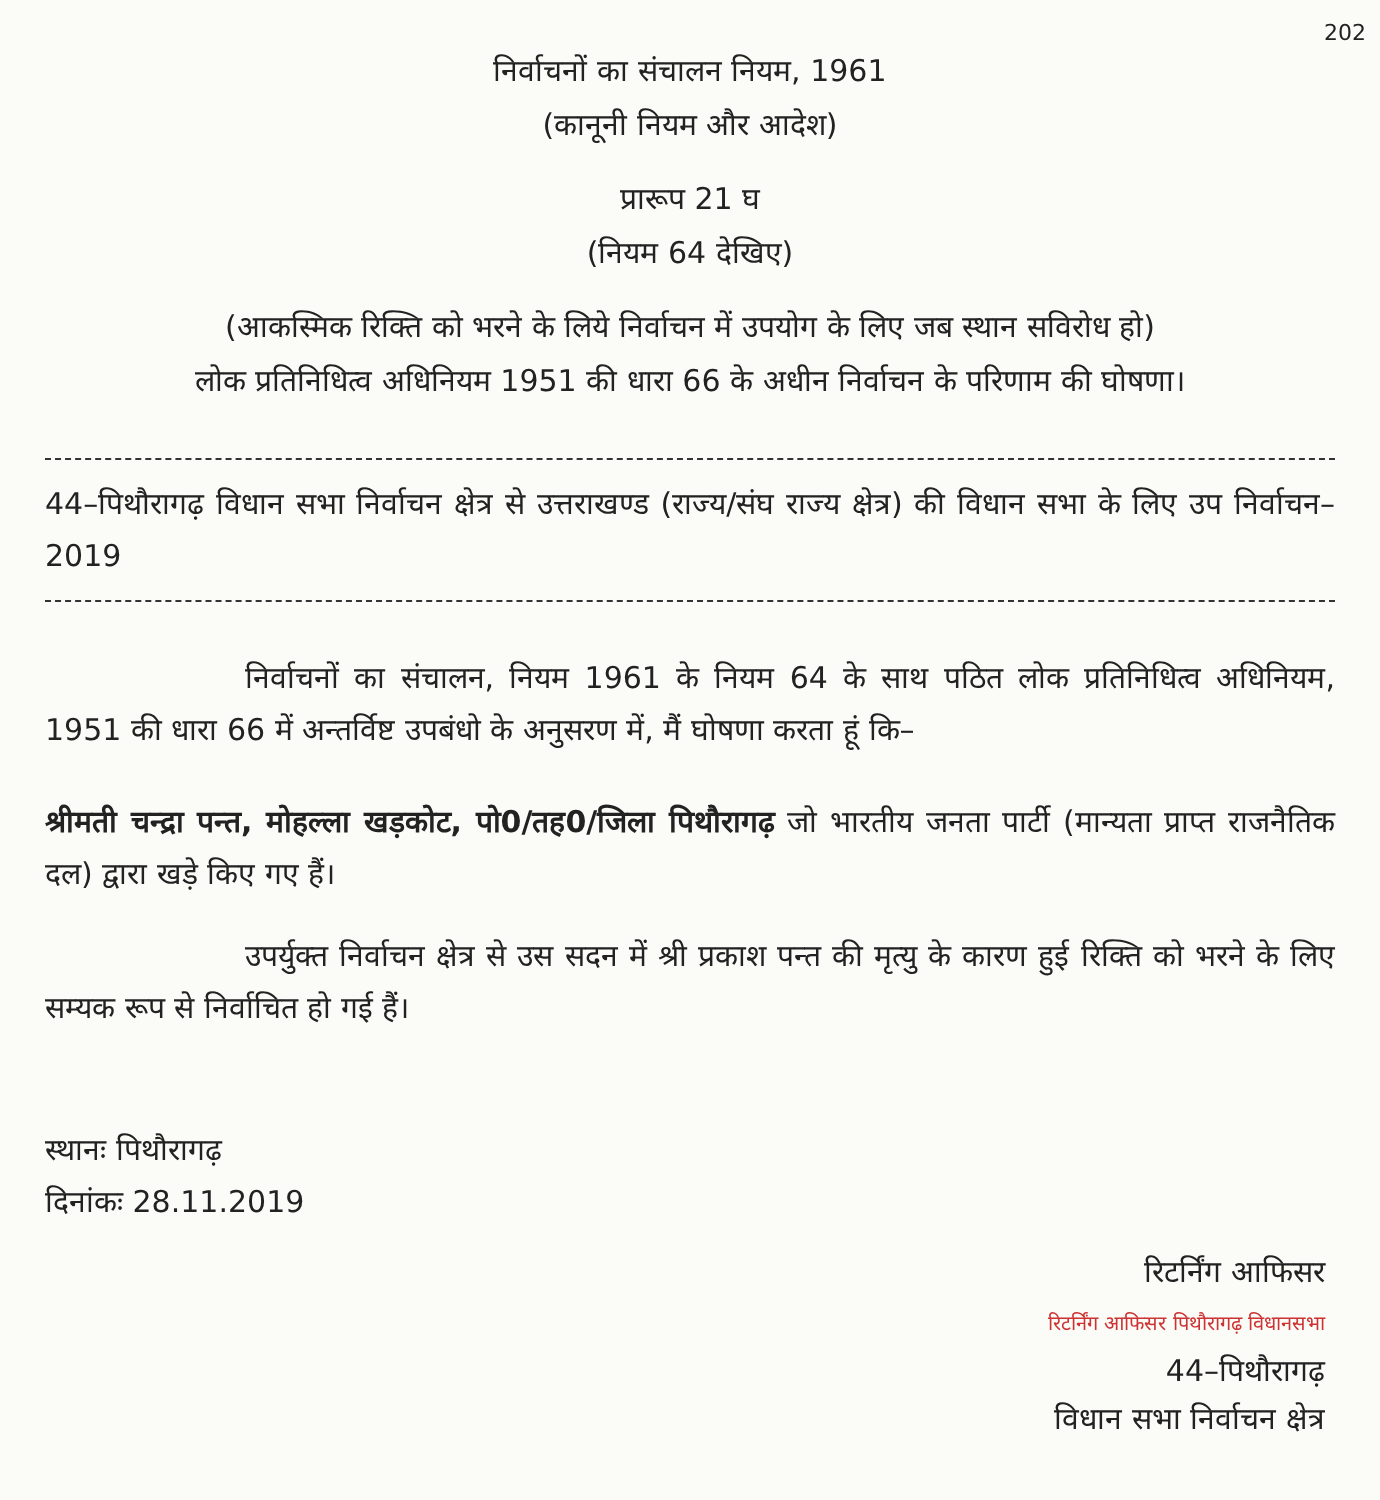202
निर्वाचनों का संचालन नियम, 1961
(कानूनी नियम और आदेश)
प्रारूप 21 घ
(नियम 64 देखिए)
(आकस्मिक रिक्ति को भरने के लिये निर्वाचन में उपयोग के लिए जब स्थान सविरोध हो)
लोक प्रतिनिधित्व अधिनियम 1951 की धारा 66 के अधीन निर्वाचन के परिणाम की घोषणा।
44–पिथौरागढ़ विधान सभा निर्वाचन क्षेत्र से उत्तराखण्ड (राज्य/संघ राज्य क्षेत्र) की विधान सभा के लिए उप निर्वाचन–2019
निर्वाचनों का संचालन, नियम 1961 के नियम 64 के साथ पठित लोक प्रतिनिधित्व अधिनियम, 1951 की धारा 66 में अन्तर्विष्ट उपबंधो के अनुसरण में, मैं घोषणा करता हूं कि–
श्रीमती चन्द्रा पन्त, मोहल्ला खड़कोट, पो0/तह0/जिला पिथौरागढ़ जो भारतीय जनता पार्टी (मान्यता प्राप्त राजनैतिक दल) द्वारा खड़े किए गए हैं।
उपर्युक्त निर्वाचन क्षेत्र से उस सदन में श्री प्रकाश पन्त की मृत्यु के कारण हुई रिक्ति को भरने के लिए सम्यक रूप से निर्वाचित हो गई हैं।
स्थानः पिथौरागढ़
दिनांकः 28.11.2019
रिटर्निंग आफिसर
रिटर्निंग आफिसर पिथौरागढ़ विधानसभा
44–पिथौरागढ़
विधान सभा निर्वाचन क्षेत्र